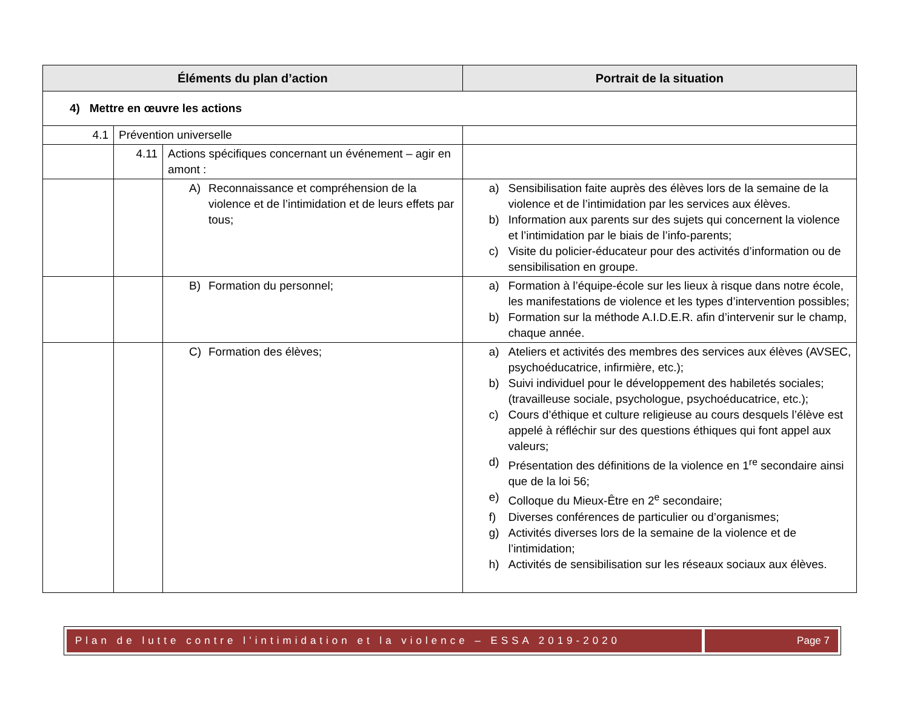| Éléments du plan d’action | | | Portrait de la situation |
| --- | --- | --- | --- |
| 4) Mettre en œuvre les actions | | | |
| 4.1 | Prévention universelle | | |
| | 4.11 | Actions spécifiques concernant un événement – agir en amont : | |
| | | A) Reconnaissance et compréhension de la violence et de l’intimidation et de leurs effets par tous; | a) Sensibilisation faite auprès des élèves lors de la semaine de la violence et de l’intimidation par les services aux élèves. b) Information aux parents sur des sujets qui concernent la violence et l’intimidation par le biais de l’info-parents; c) Visite du policier-éducateur pour des activités d’information ou de sensibilisation en groupe. |
| | | B) Formation du personnel; | a) Formation à l’équipe-école sur les lieux à risque dans notre école, les manifestations de violence et les types d’intervention possibles; b) Formation sur la méthode A.I.D.E.R. afin d’intervenir sur le champ, chaque année. |
| | | C) Formation des élèves; | a) Ateliers et activités des membres des services aux élèves (AVSEC, psychoéducatrice, infirmière, etc.); b) Suivi individuel pour le développement des habiletés sociales; (travailleuse sociale, psychologue, psychoéducatrice, etc.); c) Cours d’éthique et culture religieuse au cours desquels l’élève est appelé à réfléchir sur des questions éthiques qui font appel aux valeurs; d) Présentation des définitions de la violence en 1<sup>re</sup> secondaire ainsi que de la loi 56; e) Colloque du Mieux-Être en 2<sup>e</sup> secondaire; f) Diverses conférences de particulier ou d’organismes; g) Activités diverses lors de la semaine de la violence et de l’intimidation; h) Activités de sensibilisation sur les réseaux sociaux aux élèves. |
Plan de lutte contre l’intimidation et la violence – ESSA 2019-2020
Page 7